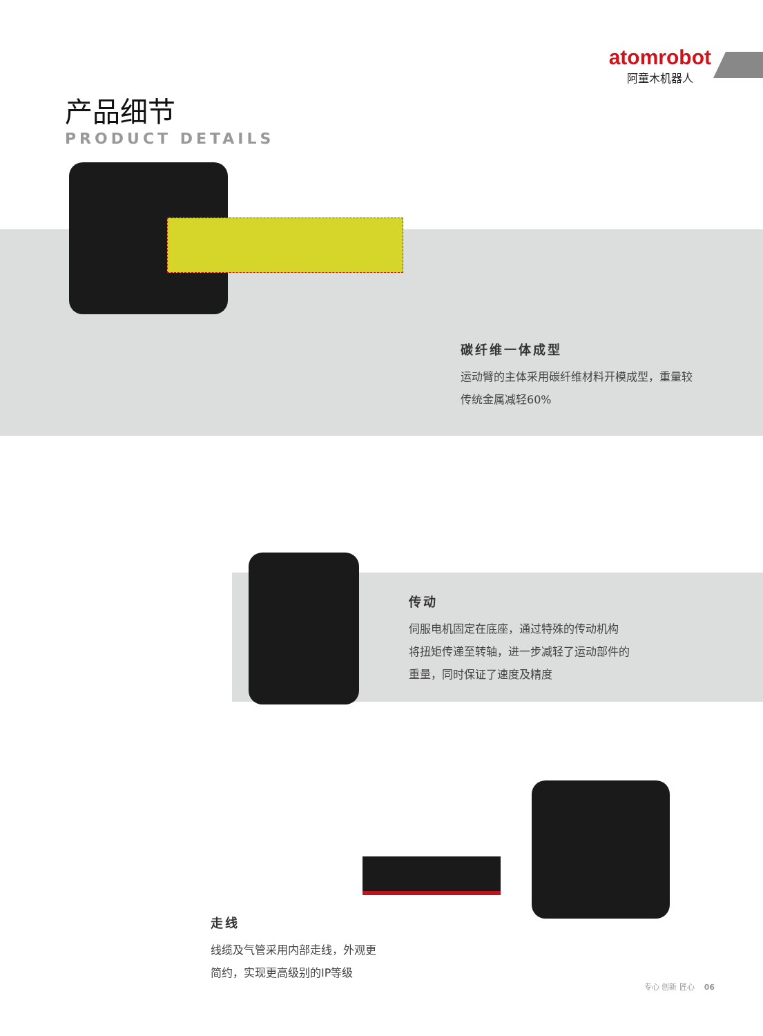atomrobot
阿童木机器人
产品细节
PRODUCT DETAILS
碳纤维一体成型
运动臂的主体采用碳纤维材料开模成型，重量较
传统金属减轻60%
传动
伺服电机固定在底座，通过特殊的传动机构
将扭矩传递至转轴，进一步减轻了运动部件的
重量，同时保证了速度及精度
走线
线缆及气管采用内部走线，外观更
简约，实现更高级别的IP等级
专心 创新 匠心 06